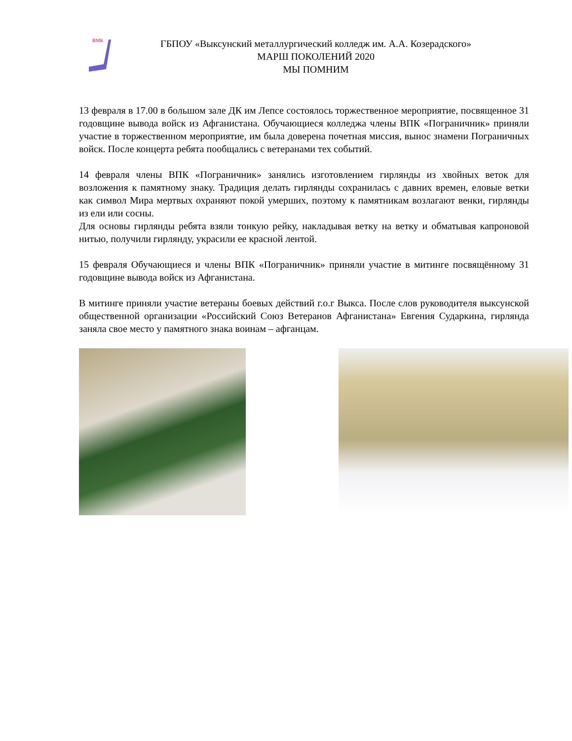ВМК
ГБПОУ «Выксунский металлургический колледж им. А.А. Козерадского»
МАРШ ПОКОЛЕНИЙ 2020
МЫ ПОМНИМ
13 февраля в 17.00 в большом зале ДК им Лепсе состоялось торжественное мероприятие, посвященное 31 годовщине вывода войск из Афганистана. Обучающиеся колледжа члены ВПК «Пограничник» приняли участие в торжественном мероприятие, им была доверена почетная миссия, вынос знамени Пограничных войск. После концерта ребята пообщались с ветеранами тех событий.
14 февраля члены ВПК «Пограничник» занялись изготовлением гирлянды из хвойных веток для возложения к памятному знаку. Традиция делать гирлянды сохранилась с давних времен, еловые ветки как символ Мира мертвых охраняют покой умерших, поэтому к памятникам возлагают венки, гирлянды из ели или сосны.
Для основы гирлянды ребята взяли тонкую рейку, накладывая ветку на ветку и обматывая капроновой нитью, получили гирлянду, украсили ее красной лентой.
15 февраля Обучающиеся и члены ВПК «Пограничник» приняли участие в митинге посвящённому 31 годовщине вывода войск из Афганистана.
В митинге приняли участие ветераны боевых действий г.о.г Выкса. После слов руководителя выксунской общественной организации «Российский Союз Ветеранов Афганистана» Евгения Сударкина, гирлянда заняла свое место у памятного знака воинам – афганцам.